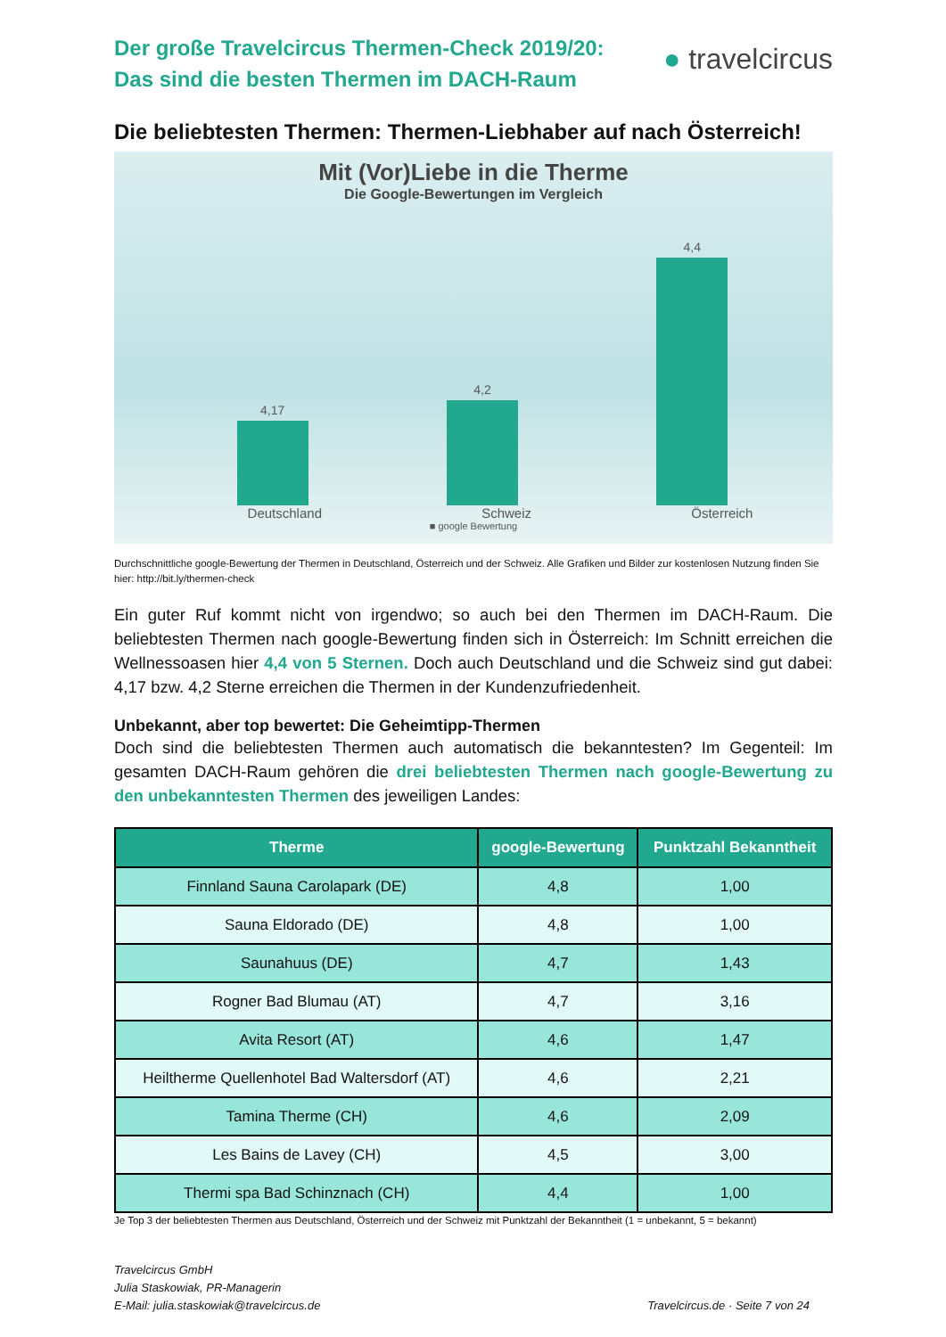Der große Travelcircus Thermen-Check 2019/20:
Das sind die besten Thermen im DACH-Raum
● travelcircus
Die beliebtesten Thermen: Thermen-Liebhaber auf nach Österreich!
Mit (Vor)Liebe in die Therme
Die Google-Bewertungen im Vergleich
4,17
4,2
4,4
Deutschland Schweiz Österreich
■ google Bewertung
Durchschnittliche google-Bewertung der Thermen in Deutschland, Österreich und der Schweiz. Alle Grafiken und Bilder zur kostenlosen Nutzung finden Sie hier: http://bit.ly/thermen-check
Ein guter Ruf kommt nicht von irgendwo; so auch bei den Thermen im DACH-Raum. Die beliebtesten Thermen nach google-Bewertung finden sich in Österreich: Im Schnitt erreichen die Wellnessoasen hier 4,4 von 5 Sternen. Doch auch Deutschland und die Schweiz sind gut dabei: 4,17 bzw. 4,2 Sterne erreichen die Thermen in der Kundenzufriedenheit.
Unbekannt, aber top bewertet: Die Geheimtipp-Thermen
Doch sind die beliebtesten Thermen auch automatisch die bekanntesten? Im Gegenteil: Im gesamten DACH-Raum gehören die drei beliebtesten Thermen nach google-Bewertung zu den unbekanntesten Thermen des jeweiligen Landes:
| Therme | google-Bewertung | Punktzahl Bekanntheit |
| --- | --- | --- |
| Finnland Sauna Carolapark (DE) | 4,8 | 1,00 |
| Sauna Eldorado (DE) | 4,8 | 1,00 |
| Saunahuus (DE) | 4,7 | 1,43 |
| Rogner Bad Blumau (AT) | 4,7 | 3,16 |
| Avita Resort (AT) | 4,6 | 1,47 |
| Heiltherme Quellenhotel Bad Waltersdorf (AT) | 4,6 | 2,21 |
| Tamina Therme (CH) | 4,6 | 2,09 |
| Les Bains de Lavey (CH) | 4,5 | 3,00 |
| Thermi spa Bad Schinznach (CH) | 4,4 | 1,00 |
Je Top 3 der beliebtesten Thermen aus Deutschland, Österreich und der Schweiz mit Punktzahl der Bekanntheit (1 = unbekannt, 5 = bekannt)
Travelcircus GmbH
Julia Staskowiak, PR-Managerin
E-Mail: julia.staskowiak@travelcircus.de
Travelcircus.de · Seite 7 von 24